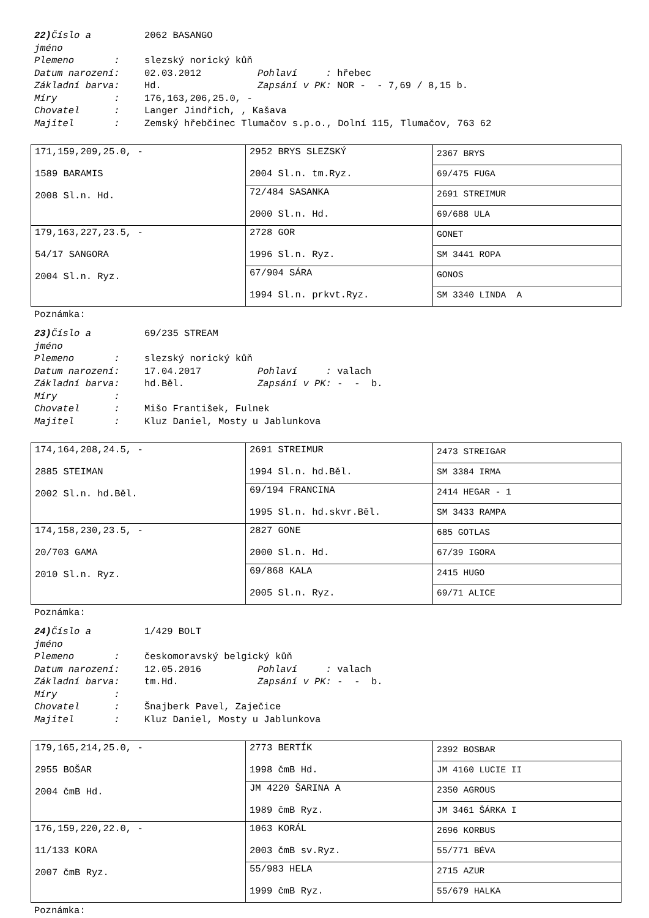22) Číslo a 2062 BASANGO
jméno
Plemeno : slezský norický kůň
Datum narození: 02.03.2012 Pohlaví : hřebec
Základní barva: Hd. Zapsání v PK: NOR - - 7,69 / 8,15 b.
Míry : 176,163,206,25.0, -
Chovatel : Langer Jindřich, , Kašava
Majitel : Zemský hřebčinec Tlumačov s.p.o., Dolní 115, Tlumačov, 763 62
| 171,159,209,25.0, - 1589 BARAMIS 2008 Sl.n. Hd. | 2952 BRYS SLEZSKÝ 2004 Sl.n. tm.Ryz. | 2367 BRYS |
| | | 69/475 FUGA |
| | 72/484 SASANKA 2000 Sl.n. Hd. | 2691 STREIMUR |
| | | 69/688 ULA |
| 179,163,227,23.5, - 54/17 SANGORA 2004 Sl.n. Ryz. | 2728 GOR 1996 Sl.n. Ryz. | GONET |
| | | SM 3441 ROPA |
| | 67/904 SÁRA 1994 Sl.n. prkvt.Ryz. | GONOS |
| | | SM 3340 LINDA A |
Poznámka:
23) Číslo a 69/235 STREAM
jméno
Plemeno : slezský norický kůň
Datum narození: 17.04.2017 Pohlaví : valach
Základní barva: hd.Běl. Zapsání v PK: - - b.
Míry :
Chovatel : Mišo František, Fulnek
Majitel : Kluz Daniel, Mosty u Jablunkova
| 174,164,208,24.5, - 2885 STEIMAN 2002 Sl.n. hd.Běl. | 2691 STREIMUR 1994 Sl.n. hd.Běl. | 2473 STREIGAR |
| | | SM 3384 IRMA |
| | 69/194 FRANCINA 1995 Sl.n. hd.skvr.Běl. | 2414 HEGAR - 1 |
| | | SM 3433 RAMPA |
| 174,158,230,23.5, - 20/703 GAMA 2010 Sl.n. Ryz. | 2827 GONE 2000 Sl.n. Hd. | 685 GOTLAS |
| | | 67/39 IGORA |
| | 69/868 KALA 2005 Sl.n. Ryz. | 2415 HUGO |
| | | 69/71 ALICE |
Poznámka:
24) Číslo a 1/429 BOLT
jméno
Plemeno : českomoravský belgický kůň
Datum narození: 12.05.2016 Pohlaví : valach
Základní barva: tm.Hd. Zapsání v PK: - - b.
Míry :
Chovatel : Šnajberk Pavel, Zaječice
Majitel : Kluz Daniel, Mosty u Jablunkova
| 179,165,214,25.0, - 2955 BOŠAR 2004 čmB Hd. | 2773 BERTÍK 1998 čmB Hd. | 2392 BOSBAR |
| | | JM 4160 LUCIE II |
| | JM 4220 ŠARINA A 1989 čmB Ryz. | 2350 AGROUS |
| | | JM 3461 ŠÁRKA I |
| 176,159,220,22.0, - 11/133 KORA 2007 čmB Ryz. | 1063 KORÁL 2003 čmB sv.Ryz. | 2696 KORBUS |
| | | 55/771 BÉVA |
| | 55/983 HELA 1999 čmB Ryz. | 2715 AZUR |
| | | 55/679 HALKA |
Poznámka: